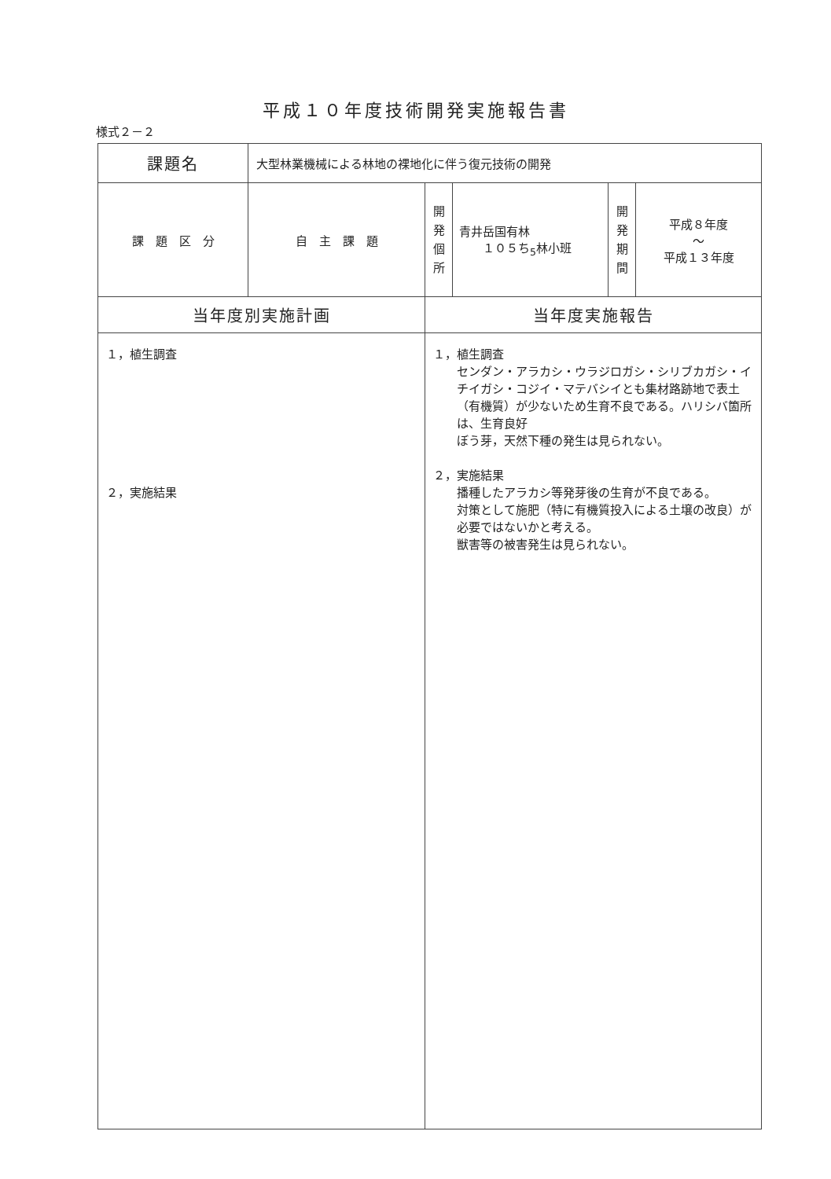平成１０年度技術開発実施報告書
様式２－２
| 課題名 | 大型林業機械による林地の裸地化に伴う復元技術の開発 | | | | |
| 課 題 区 分 | 自 主 課 題 | 開 発 個 所 | 青井岳国有林 １０５ち<sub>5</sub>林小班 | 開 発 期 間 | 平成８年度 ～ 平成１３年度 |
| 当年度別実施計画 | | 当年度実施報告 | | | |
| １，植生調査 ２，実施結果 | | １，植生調査 センダン・アラカシ・ウラジロガシ・シリブカガシ・イチイガシ・コジイ・マテバシイとも集材路跡地で表土（有機質）が少ないため生育不良である。ハリシバ箇所は、生育良好 ぼう芽，天然下種の発生は見られない。 ２，実施結果 播種したアラカシ等発芽後の生育が不良である。 対策として施肥（特に有機質投入による土壌の改良）が必要ではないかと考える。 獣害等の被害発生は見られない。 | | | |